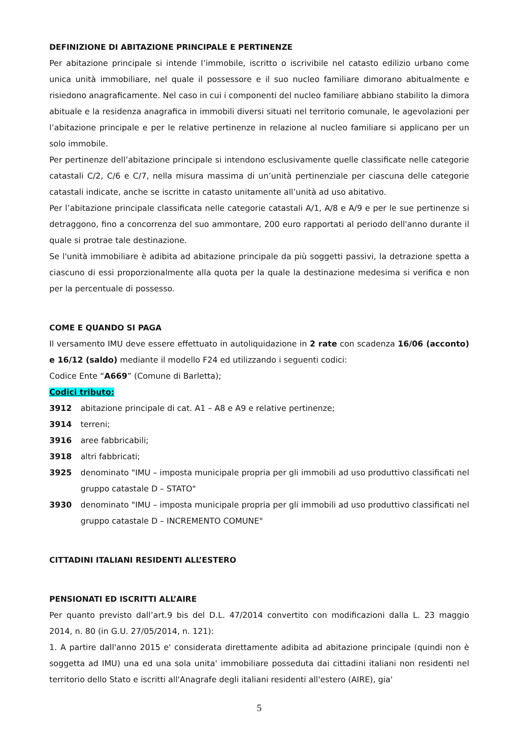DEFINIZIONE DI ABITAZIONE PRINCIPALE E PERTINENZE
Per abitazione principale si intende l’immobile, iscritto o iscrivibile nel catasto edilizio urbano come unica unità immobiliare, nel quale il possessore e il suo nucleo familiare dimorano abitualmente e risiedono anagraficamente. Nel caso in cui i componenti del nucleo familiare abbiano stabilito la dimora abituale e la residenza anagrafica in immobili diversi situati nel territorio comunale, le agevolazioni per l’abitazione principale e per le relative pertinenze in relazione al nucleo familiare si applicano per un solo immobile.
Per pertinenze dell’abitazione principale si intendono esclusivamente quelle classificate nelle categorie catastali C/2, C/6 e C/7, nella misura massima di un’unità pertinenziale per ciascuna delle categorie catastali indicate, anche se iscritte in catasto unitamente all’unità ad uso abitativo.
Per l’abitazione principale classificata nelle categorie catastali A/1, A/8 e A/9 e per le sue pertinenze si detraggono, fino a concorrenza del suo ammontare, 200 euro rapportati al periodo dell'anno durante il quale si protrae tale destinazione.
Se l'unità immobiliare è adibita ad abitazione principale da più soggetti passivi, la detrazione spetta a ciascuno di essi proporzionalmente alla quota per la quale la destinazione medesima si verifica e non per la percentuale di possesso.
COME E QUANDO SI PAGA
Il versamento IMU deve essere effettuato in autoliquidazione in 2 rate con scadenza 16/06 (acconto) e 16/12 (saldo) mediante il modello F24 ed utilizzando i seguenti codici:
Codice Ente “A669” (Comune di Barletta);
Codici tributo:
3912 abitazione principale di cat. A1 – A8 e A9 e relative pertinenze;
3914 terreni;
3916 aree fabbricabili;
3918 altri fabbricati;
3925 denominato "IMU – imposta municipale propria per gli immobili ad uso produttivo classificati nel gruppo catastale D – STATO"
3930 denominato "IMU – imposta municipale propria per gli immobili ad uso produttivo classificati nel gruppo catastale D – INCREMENTO COMUNE"
CITTADINI ITALIANI RESIDENTI ALL’ESTERO
PENSIONATI ED ISCRITTI ALL’AIRE
Per quanto previsto dall’art.9 bis del D.L. 47/2014 convertito con modificazioni dalla L. 23 maggio 2014, n. 80 (in G.U. 27/05/2014, n. 121):
1. A partire dall'anno 2015 e' considerata direttamente adibita ad abitazione principale (quindi non è soggetta ad IMU) una ed una sola unita' immobiliare posseduta dai cittadini italiani non residenti nel territorio dello Stato e iscritti all'Anagrafe degli italiani residenti all'estero (AIRE), gia'
5